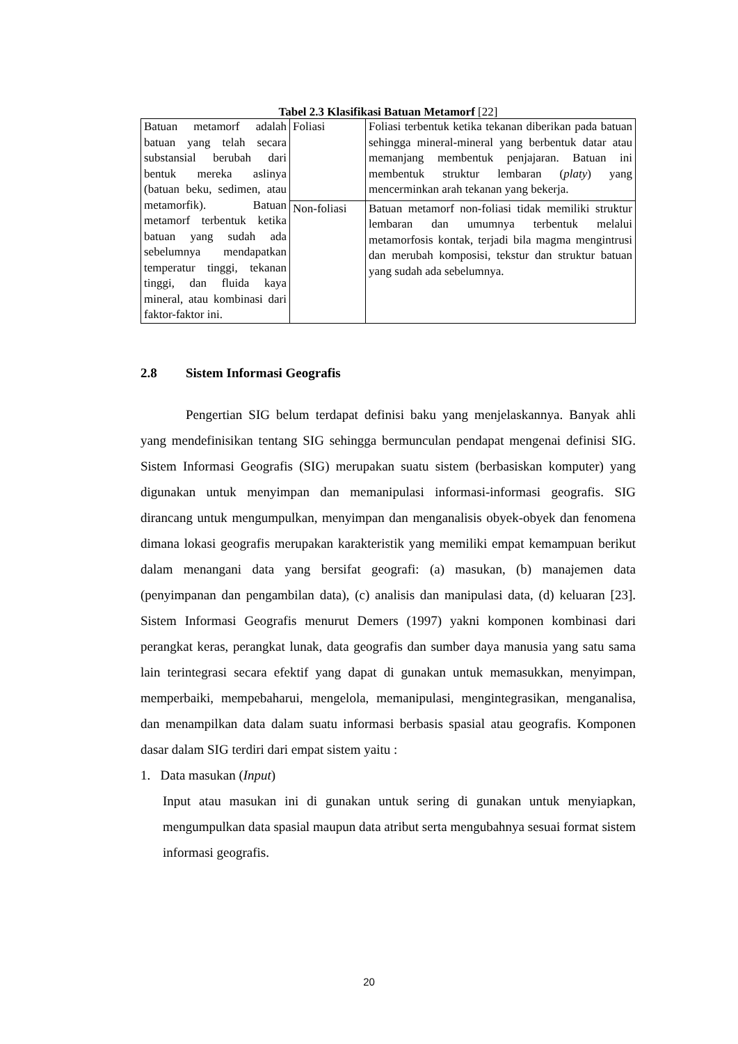Tabel 2.3 Klasifikasi Batuan Metamorf [22]
| Batuan metamorf adalah batuan yang telah secara substansial berubah dari bentuk mereka aslinya (batuan beku, sedimen, atau metamorfik). Batuan metamorf terbentuk ketika batuan yang sudah ada sebelumnya mendapatkan temperatur tinggi, tekanan tinggi, dan fluida kaya mineral, atau kombinasi dari faktor-faktor ini. | Foliasi | Foliasi terbentuk ketika tekanan diberikan pada batuan sehingga mineral-mineral yang berbentuk datar atau memanjang membentuk penjajaran. Batuan ini membentuk struktur lembaran ( platy ) yang mencerminkan arah tekanan yang bekerja. |
| | Non-foliasi | Batuan metamorf non-foliasi tidak memiliki struktur lembaran dan umumnya terbentuk melalui metamorfosis kontak, terjadi bila magma mengintrusi dan merubah komposisi, tekstur dan struktur batuan yang sudah ada sebelumnya. |
2.8 Sistem Informasi Geografis
Pengertian SIG belum terdapat definisi baku yang menjelaskannya. Banyak ahli yang mendefinisikan tentang SIG sehingga bermunculan pendapat mengenai definisi SIG. Sistem Informasi Geografis (SIG) merupakan suatu sistem (berbasiskan komputer) yang digunakan untuk menyimpan dan memanipulasi informasi-informasi geografis. SIG dirancang untuk mengumpulkan, menyimpan dan menganalisis obyek-obyek dan fenomena dimana lokasi geografis merupakan karakteristik yang memiliki empat kemampuan berikut dalam menangani data yang bersifat geografi: (a) masukan, (b) manajemen data (penyimpanan dan pengambilan data), (c) analisis dan manipulasi data, (d) keluaran [23]. Sistem Informasi Geografis menurut Demers (1997) yakni komponen kombinasi dari perangkat keras, perangkat lunak, data geografis dan sumber daya manusia yang satu sama lain terintegrasi secara efektif yang dapat di gunakan untuk memasukkan, menyimpan, memperbaiki, mempebaharui, mengelola, memanipulasi, mengintegrasikan, menganalisa, dan menampilkan data dalam suatu informasi berbasis spasial atau geografis. Komponen dasar dalam SIG terdiri dari empat sistem yaitu :
1. Data masukan (Input)
Input atau masukan ini di gunakan untuk sering di gunakan untuk menyiapkan, mengumpulkan data spasial maupun data atribut serta mengubahnya sesuai format sistem informasi geografis.
20